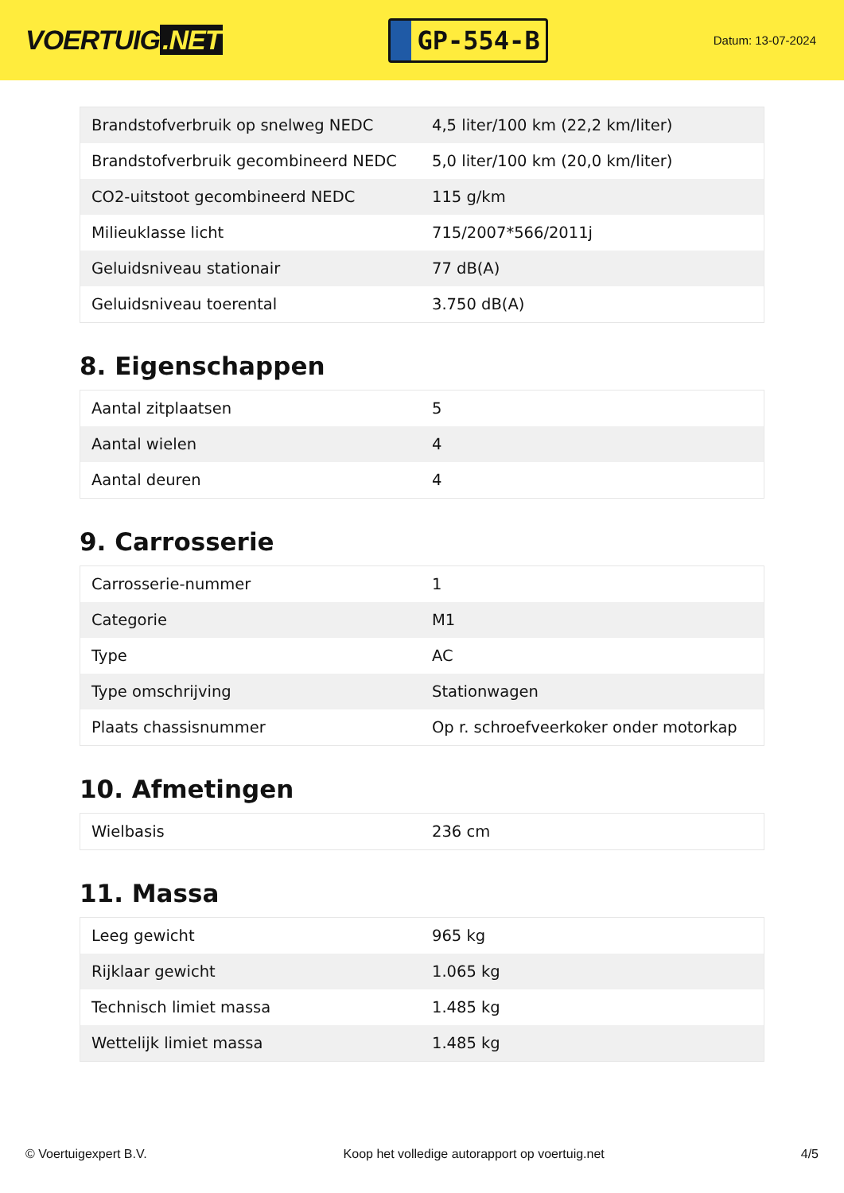VOERTUIG.NET
GP-554-B
Datum: 13-07-2024
| Brandstofverbruik op snelweg NEDC | 4,5 liter/100 km (22,2 km/liter) |
| Brandstofverbruik gecombineerd NEDC | 5,0 liter/100 km (20,0 km/liter) |
| CO2-uitstoot gecombineerd NEDC | 115 g/km |
| Milieuklasse licht | 715/2007*566/2011j |
| Geluidsniveau stationair | 77 dB(A) |
| Geluidsniveau toerental | 3.750 dB(A) |
8. Eigenschappen
| Aantal zitplaatsen | 5 |
| Aantal wielen | 4 |
| Aantal deuren | 4 |
9. Carrosserie
| Carrosserie-nummer | 1 |
| Categorie | M1 |
| Type | AC |
| Type omschrijving | Stationwagen |
| Plaats chassisnummer | Op r. schroefveerkoker onder motorkap |
10. Afmetingen
| Wielbasis | 236 cm |
11. Massa
| Leeg gewicht | 965 kg |
| Rijklaar gewicht | 1.065 kg |
| Technisch limiet massa | 1.485 kg |
| Wettelijk limiet massa | 1.485 kg |
© Voertuigexpert B.V. Koop het volledige autorapport op voertuig.net 4/5